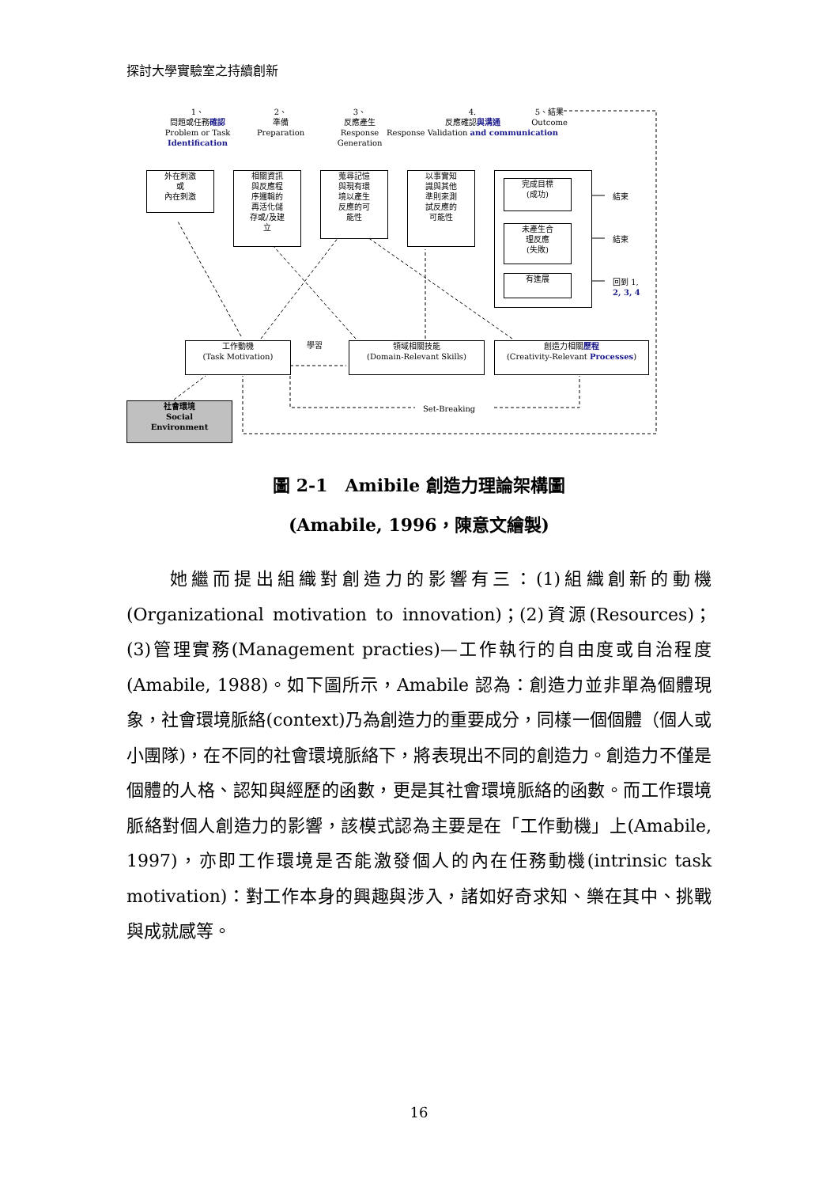探討大學實驗室之持續創新
1、
問題或任務確認
Problem or Task
Identification
2、
準備
Preparation
3、
反應產生
Response
Generation
4.
反應確認與溝通
Response Validation and communication
5、結果
Outcome
外在刺激
或
內在刺激
相關資訊
與反應程
序邏輯的
再活化儲
存或/及建
立
蒐尋記憶
與現有環
境以產生
反應的可
能性
以事實知
識與其他
準則來測
試反應的
可能性
完成目標
(成功)
未產生合
理反應
(失敗)
有進展
結束
結束
回到 1,
2, 3, 4
工作動機
(Task Motivation)
學習
領域相關技能
(Domain-Relevant Skills)
創造力相關歷程
(Creativity-Relevant Processes)
Set-Breaking
社會環境
Social
Environment
圖 2-1　Amibile 創造力理論架構圖
(Amabile, 1996，陳意文繪製)
　　她繼而提出組織對創造力的影響有三：(1)組織創新的動機(Organizational motivation to innovation)；(2)資源(Resources)；(3)管理實務(Management practies)—工作執行的自由度或自治程度(Amabile, 1988)。如下圖所示，Amabile 認為：創造力並非單為個體現象，社會環境脈絡(context)乃為創造力的重要成分，同樣一個個體（個人或小團隊)，在不同的社會環境脈絡下，將表現出不同的創造力。創造力不僅是個體的人格、認知與經歷的函數，更是其社會環境脈絡的函數。而工作環境脈絡對個人創造力的影響，該模式認為主要是在「工作動機」上(Amabile, 1997)，亦即工作環境是否能激發個人的內在任務動機(intrinsic task motivation)：對工作本身的興趣與涉入，諸如好奇求知、樂在其中、挑戰與成就感等。
16